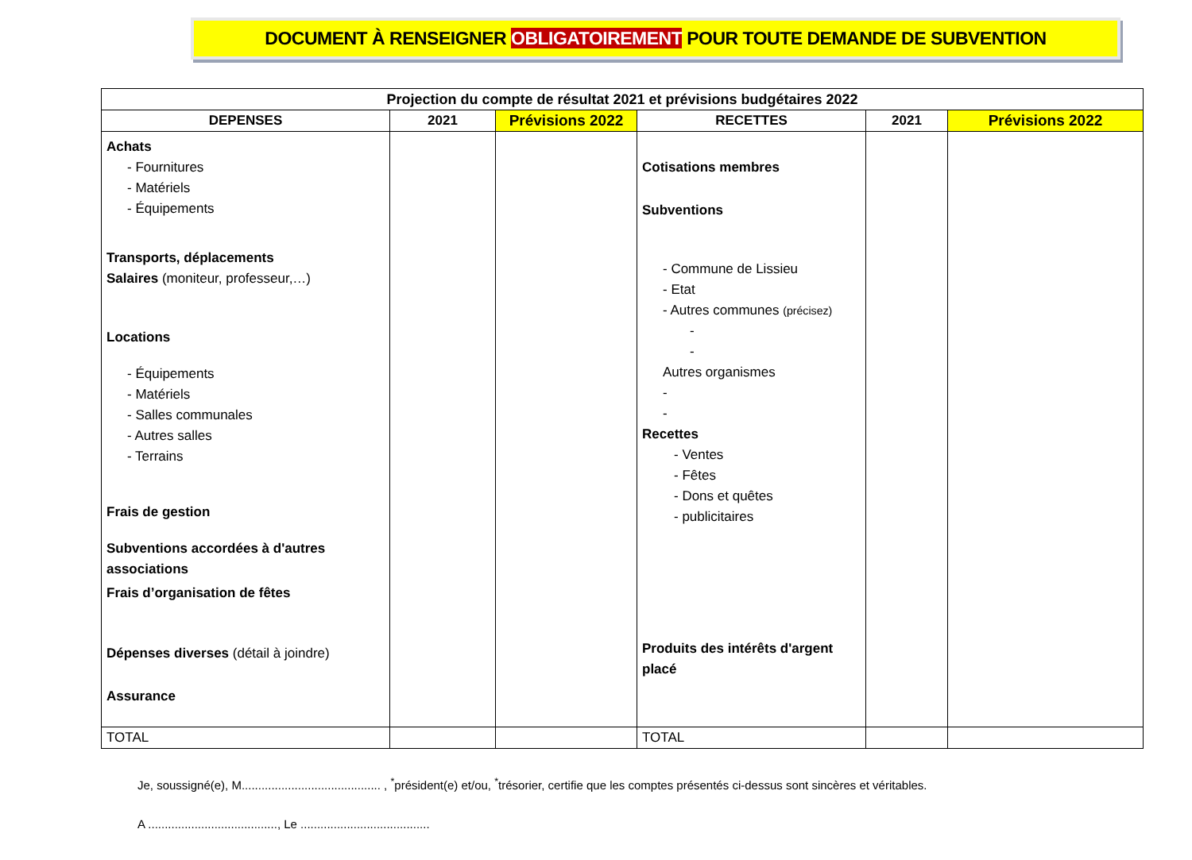DOCUMENT À RENSEIGNER OBLIGATOIREMENT POUR TOUTE DEMANDE DE SUBVENTION
| Projection du compte de résultat 2021 et prévisions budgétaires 2022 | | | | | |
| --- | --- | --- | --- | --- | --- |
| DEPENSES | 2021 | Prévisions 2022 | RECETTES | 2021 | Prévisions 2022 |
| Achats - Fournitures - Matériels - Équipements Transports, déplacements Salaires (moniteur, professeur,…) Locations - Équipements - Matériels - Salles communales - Autres salles - Terrains Frais de gestion Subventions accordées à d'autres associations Frais d’organisation de fêtes Dépenses diverses (détail à joindre) Assurance | | | Cotisations membres Subventions - Commune de Lissieu - Etat - Autres communes (précisez) - - Autres organismes - - Recettes - Ventes - Fêtes - Dons et quêtes - publicitaires Produits des intérêts d'argent placé | | |
| TOTAL | | | TOTAL | | |
Je, soussigné(e), M.......................................... , <sup>*</sup>président(e) et/ou, <sup>*</sup>trésorier, certifie que les comptes présentés ci-dessus sont sincères et véritables.
A ......................................., Le .......................................